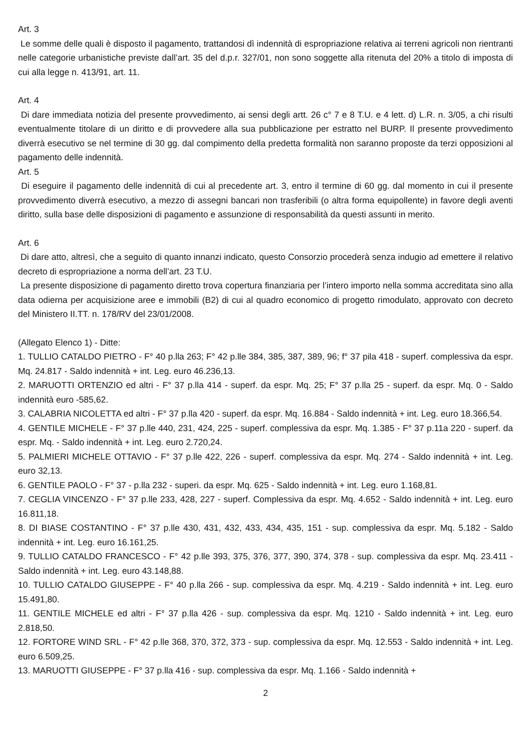Art. 3
Le somme delle quali è disposto il pagamento, trattandosi dì indennità di espropriazione relativa ai terreni agricoli non rientranti nelle categorie urbanistiche previste dall’art. 35 del d.p.r. 327/01, non sono soggette alla ritenuta del 20% a titolo di imposta di cui alla legge n. 413/91, art. 11.
Art. 4
Di dare immediata notizia del presente provvedimento, ai sensi degli artt. 26 c° 7 e 8 T.U. e 4 lett. d) L.R. n. 3/05, a chi risulti eventualmente titolare di un diritto e di provvedere alla sua pubblicazione per estratto nel BURP. Il presente provvedimento diverrà esecutivo se nel termine di 30 gg. dal compimento della predetta formalità non saranno proposte da terzi opposizioni al pagamento delle indennità.
Art. 5
Di eseguire il pagamento delle indennità di cui al precedente art. 3, entro il termine di 60 gg. dal momento in cui il presente provvedimento diverrà esecutivo, a mezzo di assegni bancari non trasferibili (o altra forma equipollente) in favore degli aventi diritto, sulla base delle disposizioni di pagamento e assunzione di responsabilità da questi assunti in merito.
Art. 6
Di dare atto, altresì, che a seguito di quanto innanzi indicato, questo Consorzio procederà senza indugio ad emettere il relativo decreto di espropriazione a norma dell’art. 23 T.U.
La presente disposizione di pagamento diretto trova copertura finanziaria per l’intero importo nella somma accreditata sino alla data odierna per acquisizione aree e immobili (B2) di cui al quadro economico di progetto rimodulato, approvato con decreto del Ministero II.TT. n. 178/RV del 23/01/2008.
(Allegato Elenco 1) - Ditte:
1. TULLIO CATALDO PIETRO - F° 40 p.lla 263; F° 42 p.lle 384, 385, 387, 389, 96; f° 37 pila 418 - superf. complessiva da espr. Mq. 24.817 - Saldo indennità + int. Leg. euro 46.236,13.
2. MARUOTTI ORTENZIO ed altri - F° 37 p.lla 414 - superf. da espr. Mq. 25; F° 37 p.lla 25 - superf. da espr. Mq. 0 - Saldo indennità euro -585,62.
3. CALABRIA NICOLETTA ed altri - F° 37 p.lla 420 - superf. da espr. Mq. 16.884 - Saldo indennità + int. Leg. euro 18.366,54.
4. GENTILE MICHELE - F° 37 p.lle 440, 231, 424, 225 - superf. complessiva da espr. Mq. 1.385 - F° 37 p.11a 220 - superf. da espr. Mq. - Saldo indennità + int. Leg. euro 2.720,24.
5. PALMIERI MICHELE OTTAVIO - F° 37 p.lle 422, 226 - superf. complessiva da espr. Mq. 274 - Saldo indennità + int. Leg. euro 32,13.
6. GENTILE PAOLO - F° 37 - p.lla 232 - superi. da espr. Mq. 625 - Saldo indennità + int. Leg. euro 1.168,81.
7. CEGLIA VINCENZO - F° 37 p.lle 233, 428, 227 - superf. Complessiva da espr. Mq. 4.652 - Saldo indennità + int. Leg. euro 16.811,18.
8. DI BIASE COSTANTINO - F° 37 p.lle 430, 431, 432, 433, 434, 435, 151 - sup. complessiva da espr. Mq. 5.182 - Saldo indennità + int. Leg. euro 16.161,25.
9. TULLIO CATALDO FRANCESCO - F° 42 p.lle 393, 375, 376, 377, 390, 374, 378 - sup. complessiva da espr. Mq. 23.411 - Saldo indennità + int. Leg. euro 43.148,88.
10. TULLIO CATALDO GIUSEPPE - F° 40 p.lla 266 - sup. complessiva da espr. Mq. 4.219 - Saldo indennità + int. Leg. euro 15.491,80.
11. GENTILE MICHELE ed altri - F° 37 p.lla 426 - sup. complessiva da espr. Mq. 1210 - Saldo indennità + int. Leg. euro 2.818,50.
12. FORTORE WIND SRL - F° 42 p.lle 368, 370, 372, 373 - sup. complessiva da espr. Mq. 12.553 - Saldo indennità + int. Leg. euro 6.509,25.
13. MARUOTTI GIUSEPPE - F° 37 p.lla 416 - sup. complessiva da espr. Mq. 1.166 - Saldo indennità +
2